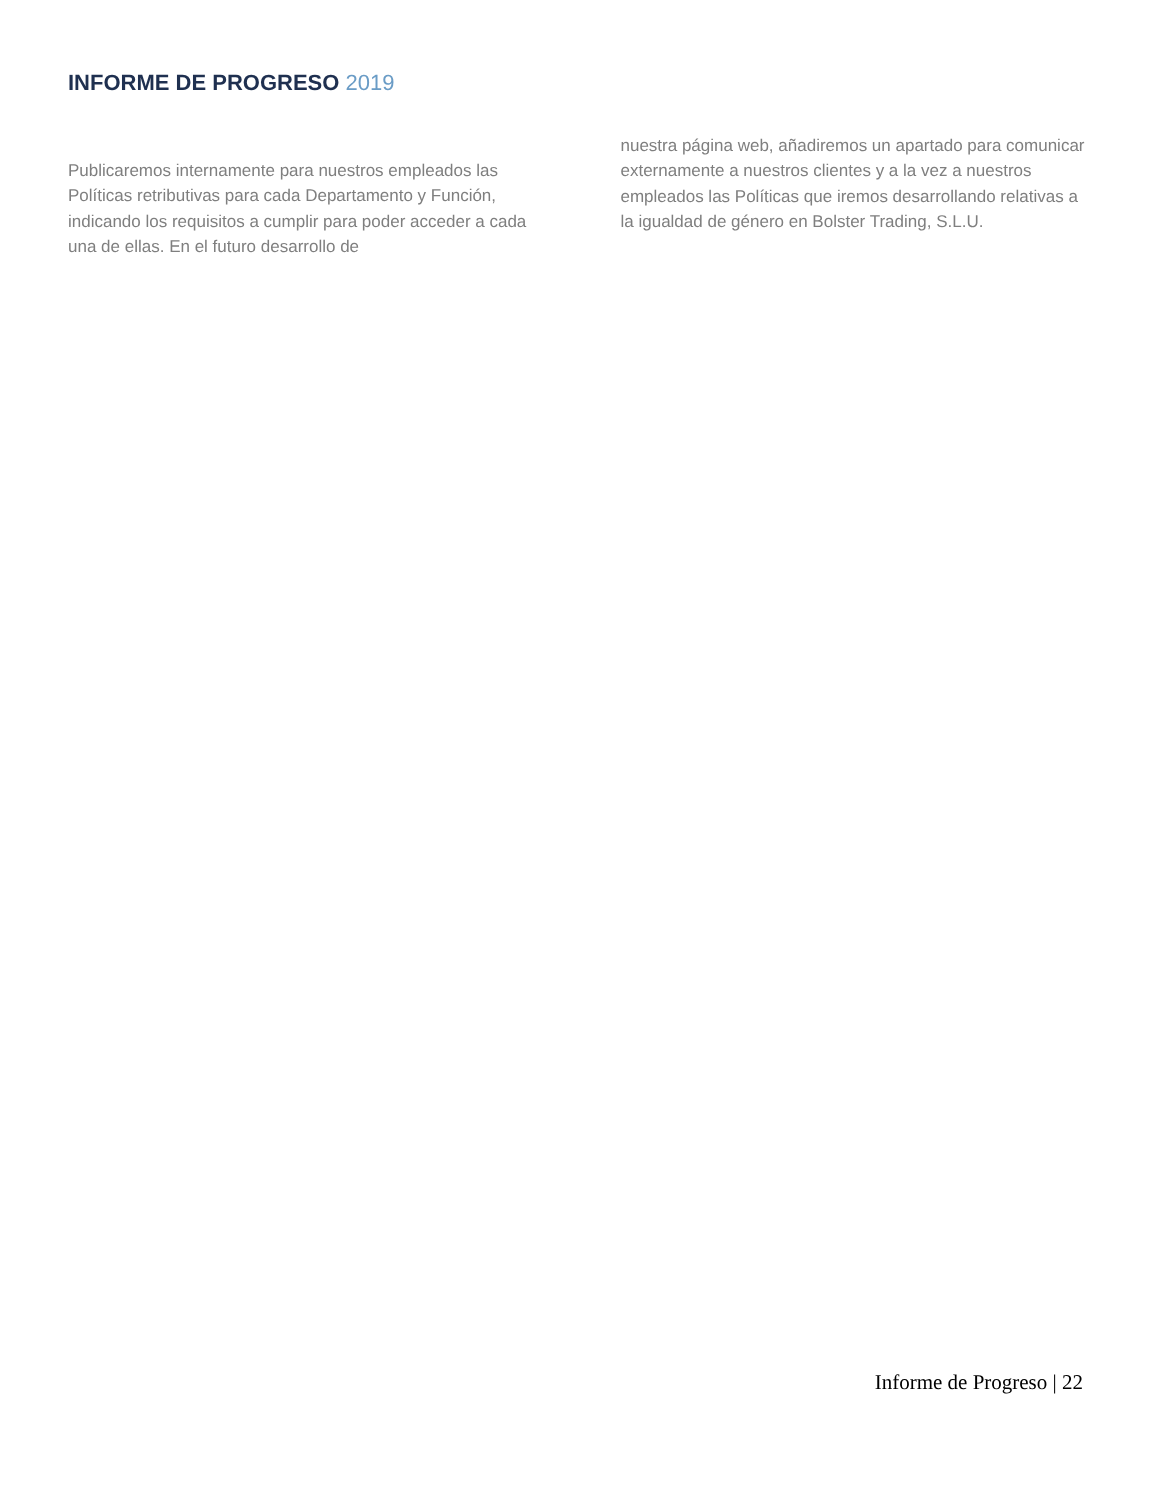INFORME DE PROGRESO 2019
Publicaremos internamente para nuestros empleados las Políticas retributivas para cada Departamento y Función, indicando los requisitos a cumplir para poder acceder a cada una de ellas. En el futuro desarrollo de
nuestra página web, añadiremos un apartado para comunicar externamente a nuestros clientes y a la vez a nuestros empleados las Políticas que iremos desarrollando relativas a la igualdad de género en Bolster Trading, S.L.U.
Informe de Progreso | 22